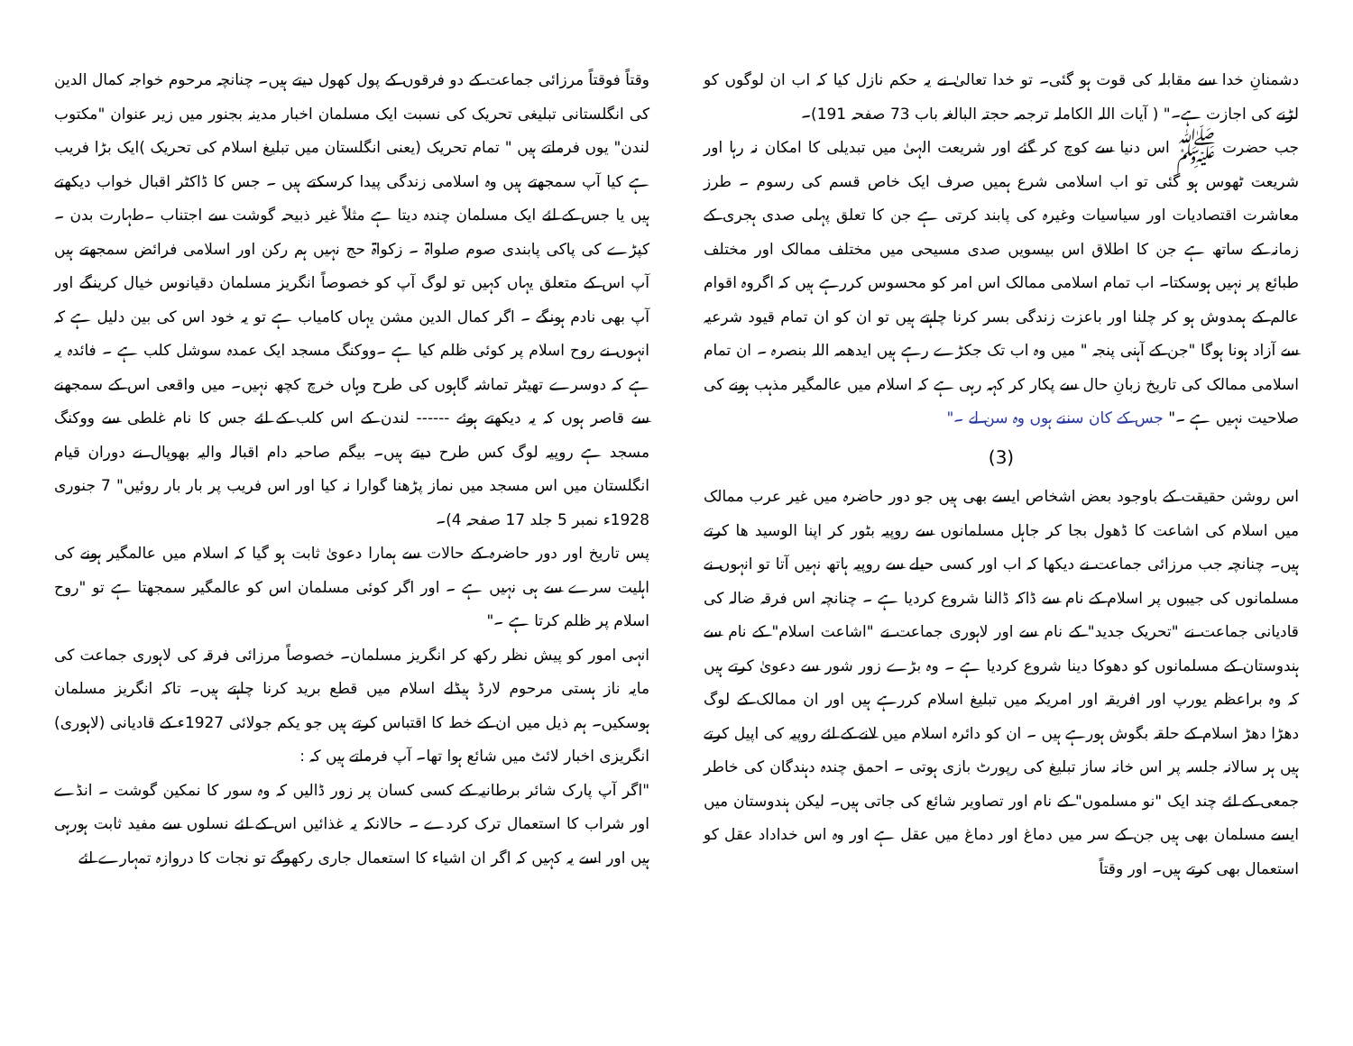دشمنانِ خدا سے مقابلہ کی قوت ہو گئی۔ تو خدا تعالیٰ نے یہ حکم نازل کیا کہ اب ان لوگوں کو لڑنے کی اجازت ہے۔" ( آیات اللہ الکاملہ ترجمہ حجتہ البالغہ باب 73 صفحہ 191)۔
جب حضرت ﷺ اس دنیا سے کوچ کر گئے اور شریعت الہیٰ میں تبدیلی کا امکان نہ رہا اور شریعت ٹھوس ہو گئی تو اب اسلامی شرع ہمیں صرف ایک خاص قسم کی رسوم ۔ طرز معاشرت اقتصادیات اور سیاسیات وغیرہ کی پابند کرتی ہے جن کا تعلق پہلی صدی ہجری کے زمانہ کے ساتھ ہے جن کا اطلاق اس بیسویں صدی مسیحی میں مختلف ممالک اور مختلف طبائع پر نہیں ہوسکتا۔ اب تمام اسلامی ممالک اس امر کو محسوس کررہے ہیں کہ اگروہ اقوام عالم کے ہمدوش ہو کر چلنا اور باعزت زندگی بسر کرنا چاہتے ہیں تو ان کو ان تمام قیود شرعیہ سے آزاد ہونا ہوگا "جن کے آہنی پنجہ " میں وہ اب تک جکڑے رہے ہیں ایدھمہ اللہ بنصرہ ۔ ان تمام اسلامی ممالک کی تاریخ زبانِ حال سے پکار کر کہہ رہی ہے کہ اسلام میں عالمگیر مذہب ہونے کی صلاحیت نہیں ہے ۔" جس کے کان سننے ہوں وہ سن لے ۔"
(3)
اس روشن حقیقت کے باوجود بعض اشخاص ایسے بھی ہیں جو دور حاضرہ میں غیر عرب ممالک میں اسلام کی اشاعت کا ڈھول بجا کر جاہل مسلمانوں سے روپیہ بٹور کر اپنا الوسید ھا کرتے ہیں۔ چنانچہ جب مرزائی جماعت نے دیکھا کہ اب اور کسی حیلے سے روپیہ ہاتھ نہیں آتا تو انہوں نے مسلمانوں کی جیبوں پر اسلام کے نام سے ڈاکہ ڈالنا شروع کردیا ہے ۔ چنانچہ اس فرقہ ضالہ کی قادیانی جماعت نے "تحریک جدید" کے نام سے اور لاہوری جماعت نے "اشاعت اسلام" کے نام سے ہندوستان کے مسلمانوں کو دھوکا دینا شروع کردیا ہے ۔ وہ بڑے زور شور سے دعویٰ کرتے ہیں کہ وہ براعظم یورپ اور افریقہ اور امریکہ میں تبلیغ اسلام کررہے ہیں اور ان ممالک کے لوگ دھڑا دھڑ اسلام کے حلقہ بگوش ہورہے ہیں ۔ ان کو دائرہ اسلام میں لانے کے لئے روپیہ کی اپیل کرتے ہیں ہر سالانہ جلسہ پر اس خانہ ساز تبلیغ کی رپورٹ بازی ہوتی ۔ احمق چندہ دہندگان کی خاطر جمعی کے لئے چند ایک "نو مسلموں" کے نام اور تصاویر شائع کی جاتی ہیں۔ لیکن ہندوستان میں ایسے مسلمان بھی ہیں جن کے سر میں دماغ اور دماغ میں عقل ہے اور وہ اس خداداد عقل کو استعمال بھی کرتے ہیں۔ اور وقتاً
وقتاً فوقتاً مرزائی جماعت کے دو فرقوں کے پول کھول دیتے ہیں۔ چنانچہ مرحوم خواجہ کمال الدین کی انگلستانی تبلیغی تحریک کی نسبت ایک مسلمان اخبار مدینہ بجنور میں زیر عنوان "مکتوب لندن" یوں فرماتے ہیں " تمام تحریک (یعنی انگلستان میں تبلیغ اسلام کی تحریک )ایک بڑا فریب ہے کیا آپ سمجھتے ہیں وہ اسلامی زندگی پیدا کرسکتے ہیں ۔ جس کا ڈاکٹر اقبال خواب دیکھتے ہیں یا جس کے لئے ایک مسلمان چندہ دیتا ہے مثلاً غیر ذبیحہ گوشت سے اجتناب ۔طہارت بدن ۔ کپڑے کی پاکی پابندی صوم صلواۃ ۔ زکواۃ حج نہیں ہم رکن اور اسلامی فرائض سمجھتے ہیں آپ اس کے متعلق یہاں کہیں تو لوگ آپ کو خصوصاً انگریز مسلمان دقیانوس خیال کرینگے اور آپ بھی نادم ہونگے ۔ اگر کمال الدین مشن یہاں کامیاب ہے تو یہ خود اس کی بین دلیل ہے کہ انہوں نے روح اسلام پر کوئی ظلم کیا ہے ۔ووکنگ مسجد ایک عمدہ سوشل کلب ہے ۔ فائدہ یہ ہے کہ دوسرے تھیٹر تماشہ گاہوں کی طرح وہاں خرچ کچھ نہیں۔ میں واقعی اس کے سمجھنے سے قاصر ہوں کہ یہ دیکھتے ہوئے ------ لندن کے اس کلب کے لئے جس کا نام غلطی سے ووکنگ مسجد ہے روپیہ لوگ کس طرح دیتے ہیں۔ بیگم صاحبہ دام اقبالہ والیہ بھوپال نے دوران قیام انگلستان میں اس مسجد میں نماز پڑھنا گوارا نہ کیا اور اس فریب پر بار بار روئیں" 7 جنوری 1928ء نمبر 5 جلد 17 صفحہ 4)۔
پس تاریخ اور دور حاضرہ کے حالات سے ہمارا دعویٰ ثابت ہو گیا کہ اسلام میں عالمگیر ہونے کی اہلیت سرے سے ہی نہیں ہے ۔ اور اگر کوئی مسلمان اس کو عالمگیر سمجھتا ہے تو "روح اسلام پر ظلم کرتا ہے ۔"
انہی امور کو پیش نظر رکھ کر انگریز مسلمان۔ خصوصاً مرزائی فرقہ کی لاہوری جماعت کی مایہ ناز ہستی مرحوم لارڈ ہیڈلے اسلام میں قطع برید کرنا چاہتے ہیں۔ تاکہ انگریز مسلمان ہوسکیں۔ ہم ذیل میں ان کے خط کا اقتباس کرتے ہیں جو یکم جولائی 1927ء کے قادیانی (لاہوری) انگریزی اخبار لائٹ میں شائع ہوا تھا۔ آپ فرماتے ہیں کہ :
"اگر آپ پارک شائر برطانیہ کے کسی کسان پر زور ڈالیں کہ وہ سور کا نمکین گوشت ۔ انڈے اور شراب کا استعمال ترک کردے ۔ حالانکہ یہ غذائیں اس کے لئے نسلوں سے مفید ثابت ہورہی ہیں اور اسے یہ کہیں کہ اگر ان اشیاء کا استعمال جاری رکھوگے تو نجات کا دروازہ تمہارے لئے